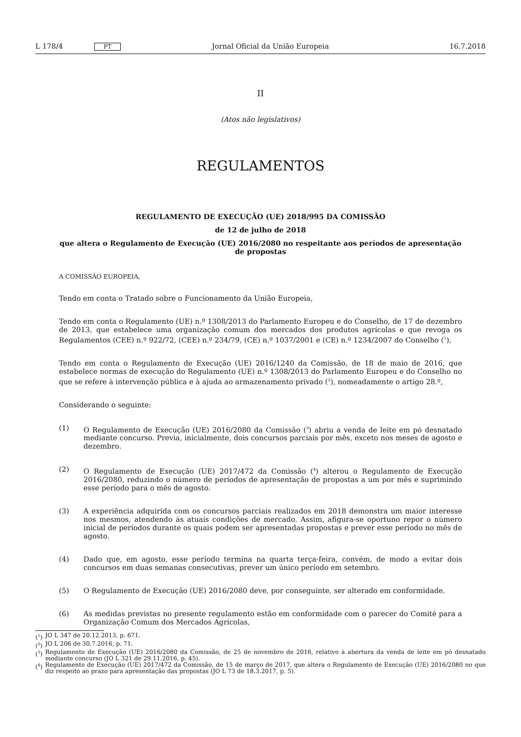L 178/4 PT Jornal Oficial da União Europeia 16.7.2018
II
(Atos não legislativos)
REGULAMENTOS
REGULAMENTO DE EXECUÇÃO (UE) 2018/995 DA COMISSÃO
de 12 de julho de 2018
que altera o Regulamento de Execução (UE) 2016/2080 no respeitante aos períodos de apresentação de propostas
A COMISSÃO EUROPEIA,
Tendo em conta o Tratado sobre o Funcionamento da União Europeia,
Tendo em conta o Regulamento (UE) n.º 1308/2013 do Parlamento Europeu e do Conselho, de 17 de dezembro de 2013, que estabelece uma organização comum dos mercados dos produtos agrícolas e que revoga os Regulamentos (CEE) n.º 922/72, (CEE) n.º 234/79, (CE) n.º 1037/2001 e (CE) n.º 1234/2007 do Conselho (<sup>1</sup>),
Tendo em conta o Regulamento de Execução (UE) 2016/1240 da Comissão, de 18 de maio de 2016, que estabelece normas de execução do Regulamento (UE) n.º 1308/2013 do Parlamento Europeu e do Conselho no que se refere à intervenção pública e à ajuda ao armazenamento privado (<sup>2</sup>), nomeadamente o artigo 28.º,
Considerando o seguinte:
(1) O Regulamento de Execução (UE) 2016/2080 da Comissão (<sup>3</sup>) abriu a venda de leite em pó desnatado mediante concurso. Previa, inicialmente, dois concursos parciais por mês, exceto nos meses de agosto e dezembro.
(2) O Regulamento de Execução (UE) 2017/472 da Comissão (<sup>4</sup>) alterou o Regulamento de Execução 2016/2080, reduzindo o número de períodos de apresentação de propostas a um por mês e suprimindo esse período para o mês de agosto.
(3) A experiência adquirida com os concursos parciais realizados em 2018 demonstra um maior interesse nos mesmos, atendendo às atuais condições de mercado. Assim, afigura-se oportuno repor o número inicial de períodos durante os quais podem ser apresentadas propostas e prever esse período no mês de agosto.
(4) Dado que, em agosto, esse período termina na quarta terça-feira, convém, de modo a evitar dois concursos em duas semanas consecutivas, prever um único período em setembro.
(5) O Regulamento de Execução (UE) 2016/2080 deve, por conseguinte, ser alterado em conformidade.
(6) As medidas previstas no presente regulamento estão em conformidade com o parecer do Comité para a Organização Comum dos Mercados Agrícolas,
(<sup>1</sup>) JO L 347 de 20.12.2013, p. 671.
(<sup>2</sup>) JO L 206 de 30.7.2016, p. 71.
(<sup>3</sup>) Regulamento de Execução (UE) 2016/2080 da Comissão, de 25 de novembro de 2016, relativo à abertura da venda de leite em pó desnatado mediante concurso (JO L 321 de 29.11.2016, p. 45).
(<sup>4</sup>) Regulamento de Execução (UE) 2017/472 da Comissão, de 15 de março de 2017, que altera o Regulamento de Execução (UE) 2016/2080 no que diz respeito ao prazo para apresentação das propostas (JO L 73 de 18.3.2017, p. 5).